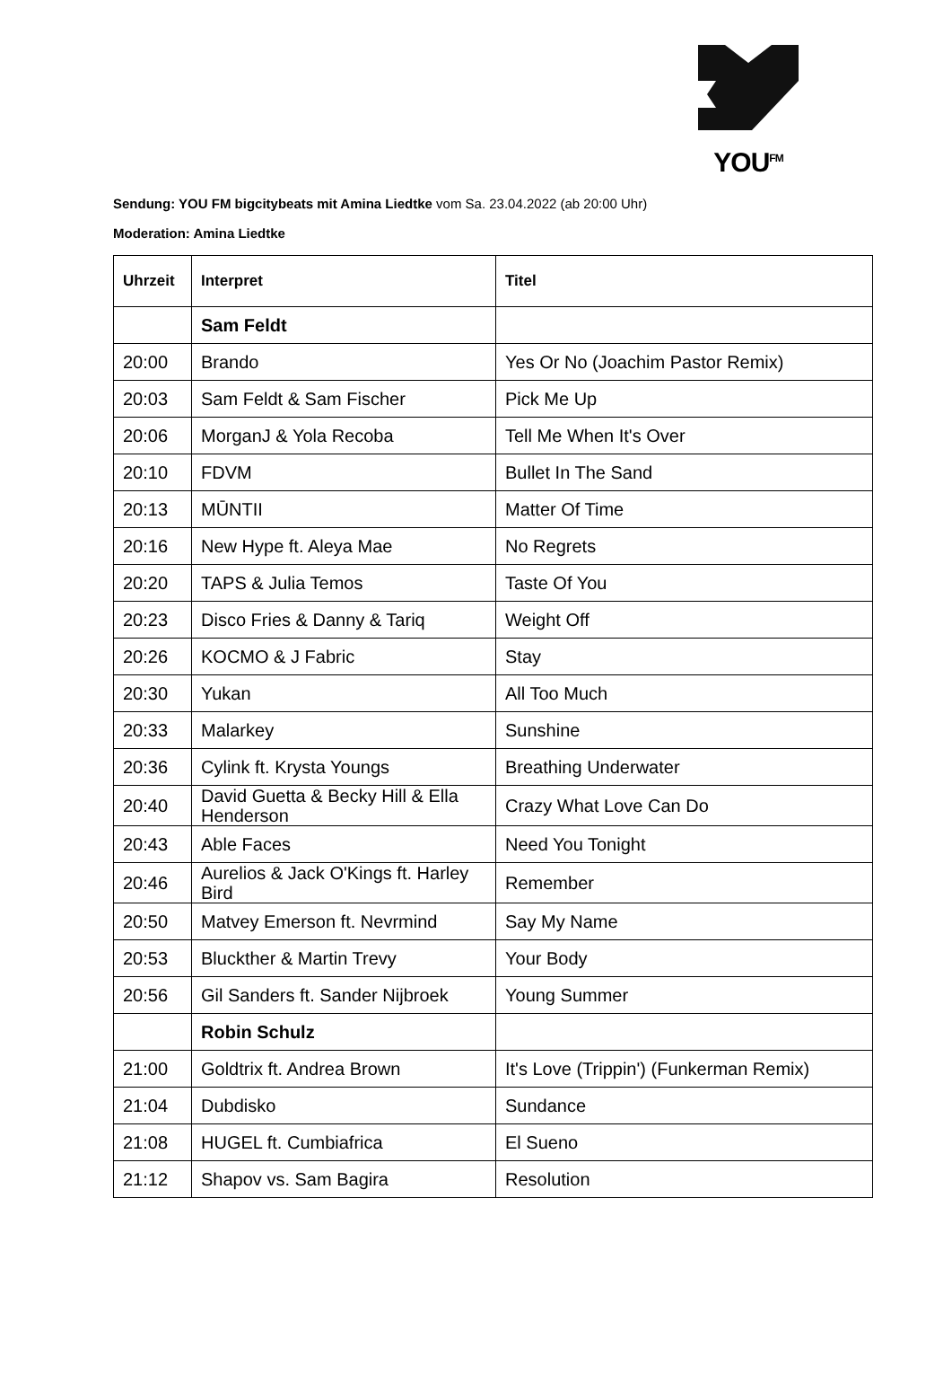YOU<sup>FM</sup>
Sendung: YOU FM bigcitybeats mit Amina Liedtke vom Sa. 23.04.2022 (ab 20:00 Uhr)
Moderation: Amina Liedtke
| Uhrzeit | Interpret | Titel |
| --- | --- | --- |
| | Sam Feldt | |
| 20:00 | Brando | Yes Or No (Joachim Pastor Remix) |
| 20:03 | Sam Feldt & Sam Fischer | Pick Me Up |
| 20:06 | MorganJ & Yola Recoba | Tell Me When It's Over |
| 20:10 | FDVM | Bullet In The Sand |
| 20:13 | MŪNTII | Matter Of Time |
| 20:16 | New Hype ft. Aleya Mae | No Regrets |
| 20:20 | TAPS & Julia Temos | Taste Of You |
| 20:23 | Disco Fries & Danny & Tariq | Weight Off |
| 20:26 | KOCMO & J Fabric | Stay |
| 20:30 | Yukan | All Too Much |
| 20:33 | Malarkey | Sunshine |
| 20:36 | Cylink ft. Krysta Youngs | Breathing Underwater |
| 20:40 | David Guetta & Becky Hill & Ella Henderson | Crazy What Love Can Do |
| 20:43 | Able Faces | Need You Tonight |
| 20:46 | Aurelios & Jack O'Kings ft. Harley Bird | Remember |
| 20:50 | Matvey Emerson ft. Nevrmind | Say My Name |
| 20:53 | Bluckther & Martin Trevy | Your Body |
| 20:56 | Gil Sanders ft. Sander Nijbroek | Young Summer |
| | Robin Schulz | |
| 21:00 | Goldtrix ft. Andrea Brown | It's Love (Trippin') (Funkerman Remix) |
| 21:04 | Dubdisko | Sundance |
| 21:08 | HUGEL ft. Cumbiafrica | El Sueno |
| 21:12 | Shapov vs. Sam Bagira | Resolution |